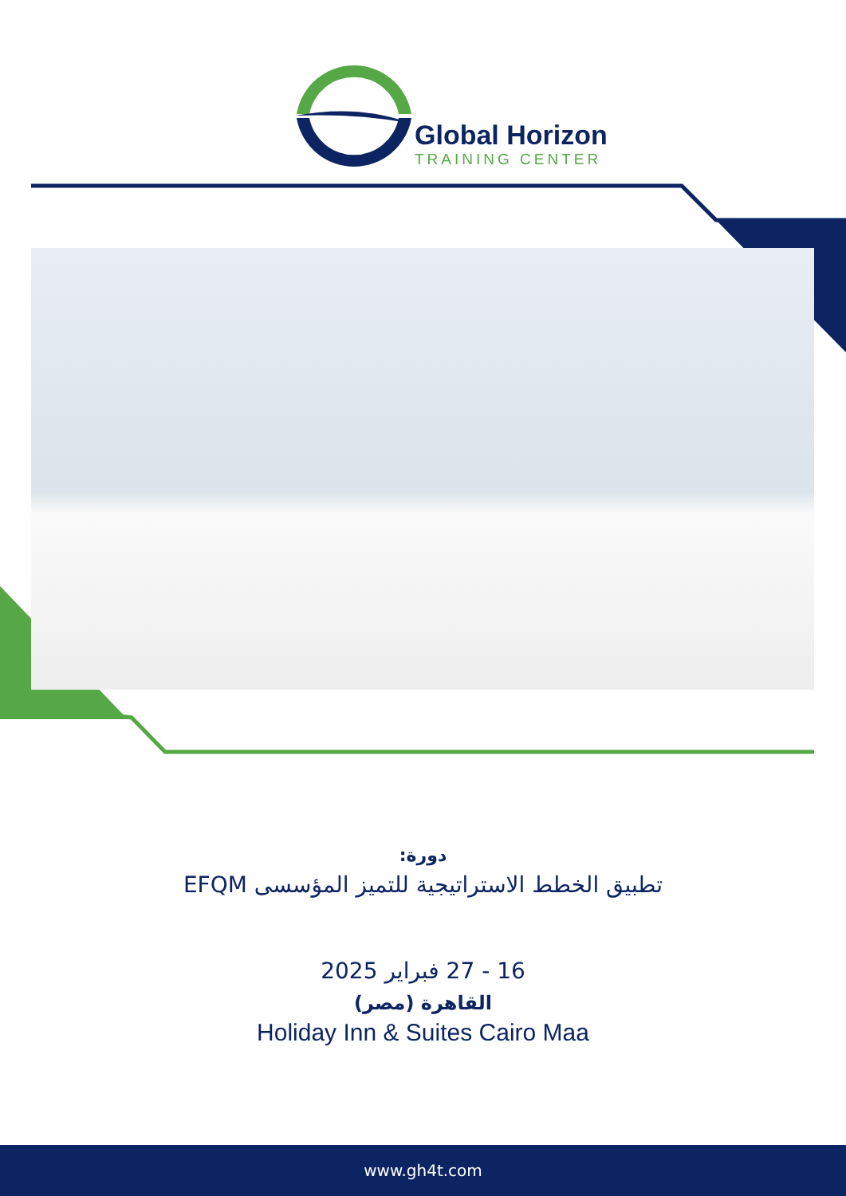Global Horizon
TRAINING CENTER
دورة:
تطبيق الخطط الاستراتيجية للتميز المؤسسى EFQM
16 - 27 فبراير 2025
القاهرة (مصر)
Holiday Inn & Suites Cairo Maa
www.gh4t.com